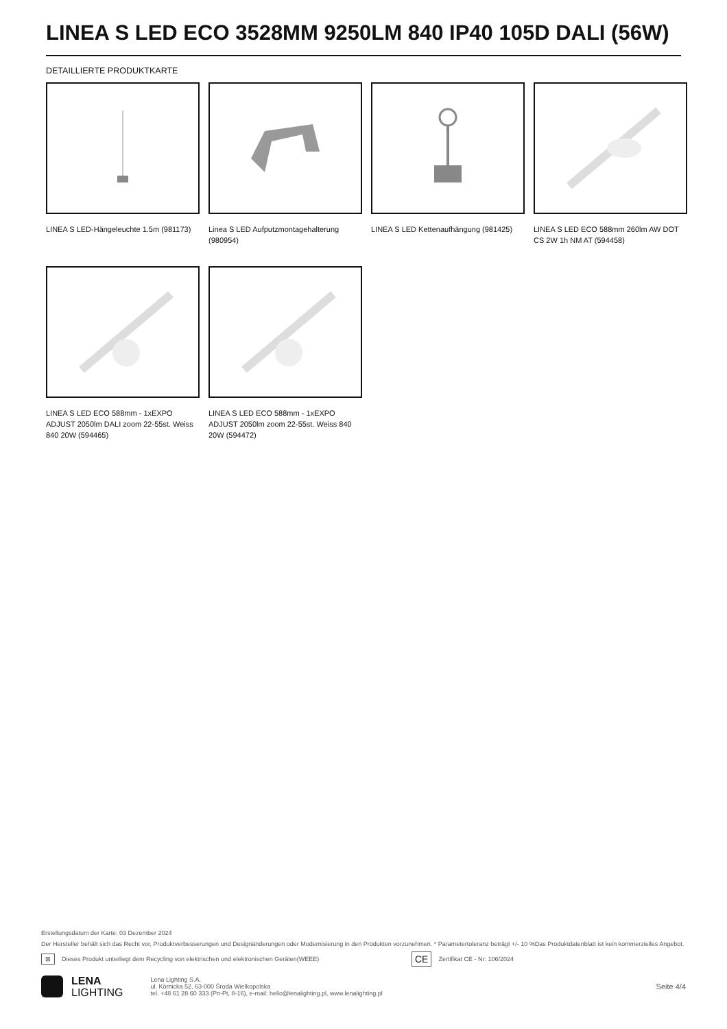LINEA S LED ECO 3528MM 9250LM 840 IP40 105D DALI (56W)
DETAILLIERTE PRODUKTKARTE
LINEA S LED-Hängeleuchte 1.5m (981173)
Linea S LED Aufputzmontagehalterung (980954)
LINEA S LED Kettenaufhängung (981425)
LINEA S LED ECO 588mm 260lm AW DOT CS 2W 1h NM AT (594458)
LINEA S LED ECO 588mm - 1xEXPO ADJUST 2050lm DALI zoom 22-55st. Weiss 840 20W (594465)
LINEA S LED ECO 588mm - 1xEXPO ADJUST 2050lm zoom 22-55st. Weiss 840 20W (594472)
Erstellungsdatum der Karte: 03 Dezember 2024
Der Hersteller behält sich das Recht vor, Produktverbesserungen und Designänderungen oder Modernisierung in den Produkten vorzunehmen. * Parametertoleranz beträgt +/- 10 %Das Produktdatenblatt ist kein kommerzielles Angebot.
⊠ Dieses Produkt unterliegt dem Recycling von elektrischen und elektronischen Geräten(WEEE) CE Zertifikat CE - Nr: 106/2024
LENA
LIGHTING
Lena Lighting S.A.
ul. Kórnicka 52, 63-000 Środa Wielkopolska
tel. +48 61 28 60 333 (Pn-Pt, 8-16), e-mail: hello@lenalighting.pl, www.lenalighting.pl
Seite 4/4